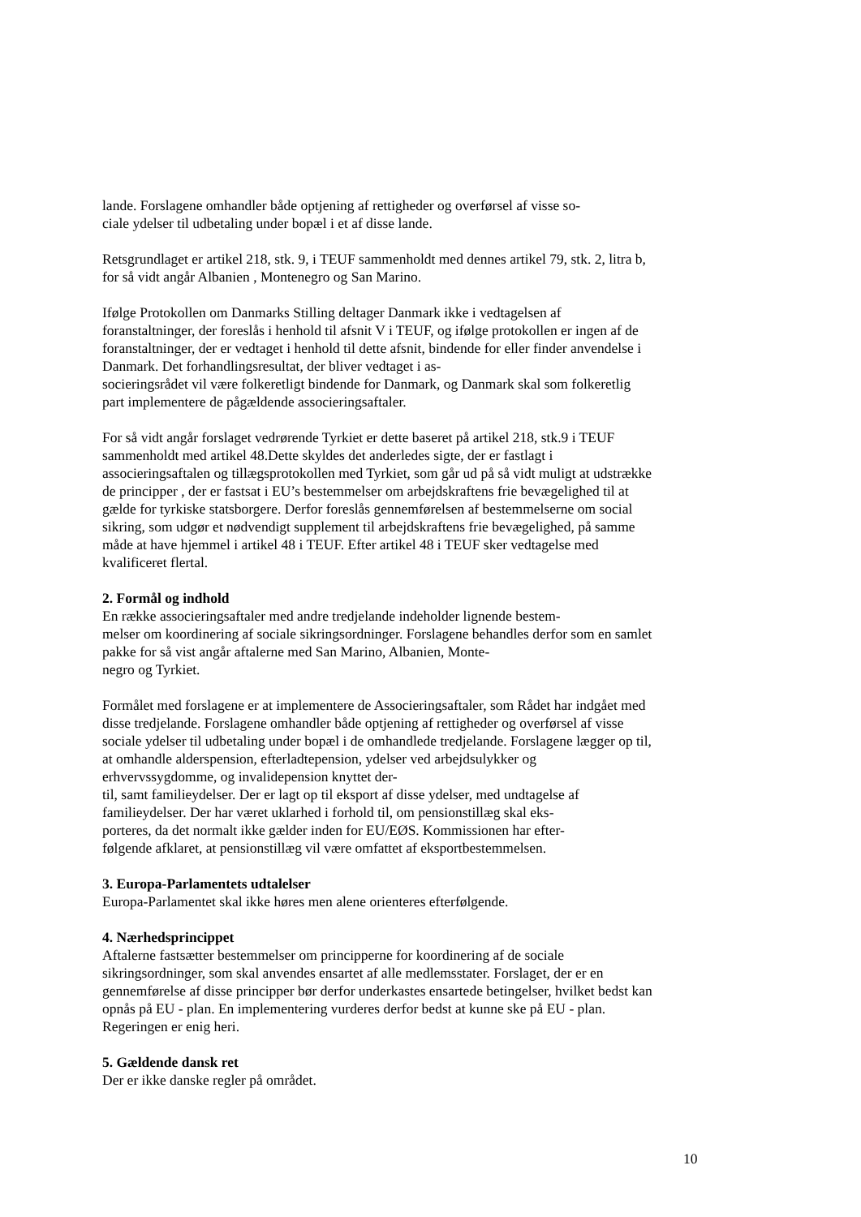lande. Forslagene omhandler både optjening af rettigheder og overførsel af visse so-
ciale ydelser til udbetaling under bopæl i et af disse lande.
Retsgrundlaget er artikel 218, stk. 9, i TEUF sammenholdt med dennes artikel 79, stk. 2, litra b, for så vidt angår Albanien , Montenegro og San Marino.
Ifølge Protokollen om Danmarks Stilling deltager Danmark ikke i vedtagelsen af foranstaltninger, der foreslås i henhold til afsnit V i TEUF, og ifølge protokollen er ingen af de foranstaltninger, der er vedtaget i henhold til dette afsnit, bindende for eller finder anvendelse i Danmark. Det forhandlingsresultat, der bliver vedtaget i as-
socieringsrådet vil være folkeretligt bindende for Danmark, og Danmark skal som folkeretlig part implementere de pågældende associeringsaftaler.
For så vidt angår forslaget vedrørende Tyrkiet er dette baseret på artikel 218, stk.9 i TEUF sammenholdt med artikel 48.Dette skyldes det anderledes sigte, der er fastlagt i associeringsaftalen og tillægsprotokollen med Tyrkiet, som går ud på så vidt muligt at udstrække de principper , der er fastsat i EU’s bestemmelser om arbejdskraftens frie bevægelighed til at gælde for tyrkiske statsborgere. Derfor foreslås gennemførelsen af bestemmelserne om social sikring, som udgør et nødvendigt supplement til arbejdskraftens frie bevægelighed, på samme måde at have hjemmel i artikel 48 i TEUF. Efter artikel 48 i TEUF sker vedtagelse med kvalificeret flertal.
2. Formål og indhold
En række associeringsaftaler med andre tredjelande indeholder lignende bestem-
melser om koordinering af sociale sikringsordninger. Forslagene behandles derfor som en samlet pakke for så vist angår aftalerne med San Marino, Albanien, Monte-
negro og Tyrkiet.
Formålet med forslagene er at implementere de Associeringsaftaler, som Rådet har indgået med disse tredjelande. Forslagene omhandler både optjening af rettigheder og overførsel af visse sociale ydelser til udbetaling under bopæl i de omhandlede tredjelande. Forslagene lægger op til, at omhandle alderspension, efterladtepension, ydelser ved arbejdsulykker og erhvervssygdomme, og invalidepension knyttet der-
til, samt familieydelser. Der er lagt op til eksport af disse ydelser, med undtagelse af familieydelser. Der har været uklarhed i forhold til, om pensionstillæg skal eks-
porteres, da det normalt ikke gælder inden for EU/EØS. Kommissionen har efter-
følgende afklaret, at pensionstillæg vil være omfattet af eksportbestemmelsen.
3. Europa-Parlamentets udtalelser
Europa-Parlamentet skal ikke høres men alene orienteres efterfølgende.
4. Nærhedsprincippet
Aftalerne fastsætter bestemmelser om principperne for koordinering af de sociale sikringsordninger, som skal anvendes ensartet af alle medlemsstater. Forslaget, der er en gennemførelse af disse principper bør derfor underkastes ensartede betingelser, hvilket bedst kan opnås på EU - plan. En implementering vurderes derfor bedst at kunne ske på EU - plan. Regeringen er enig heri.
5. Gældende dansk ret
Der er ikke danske regler på området.
10